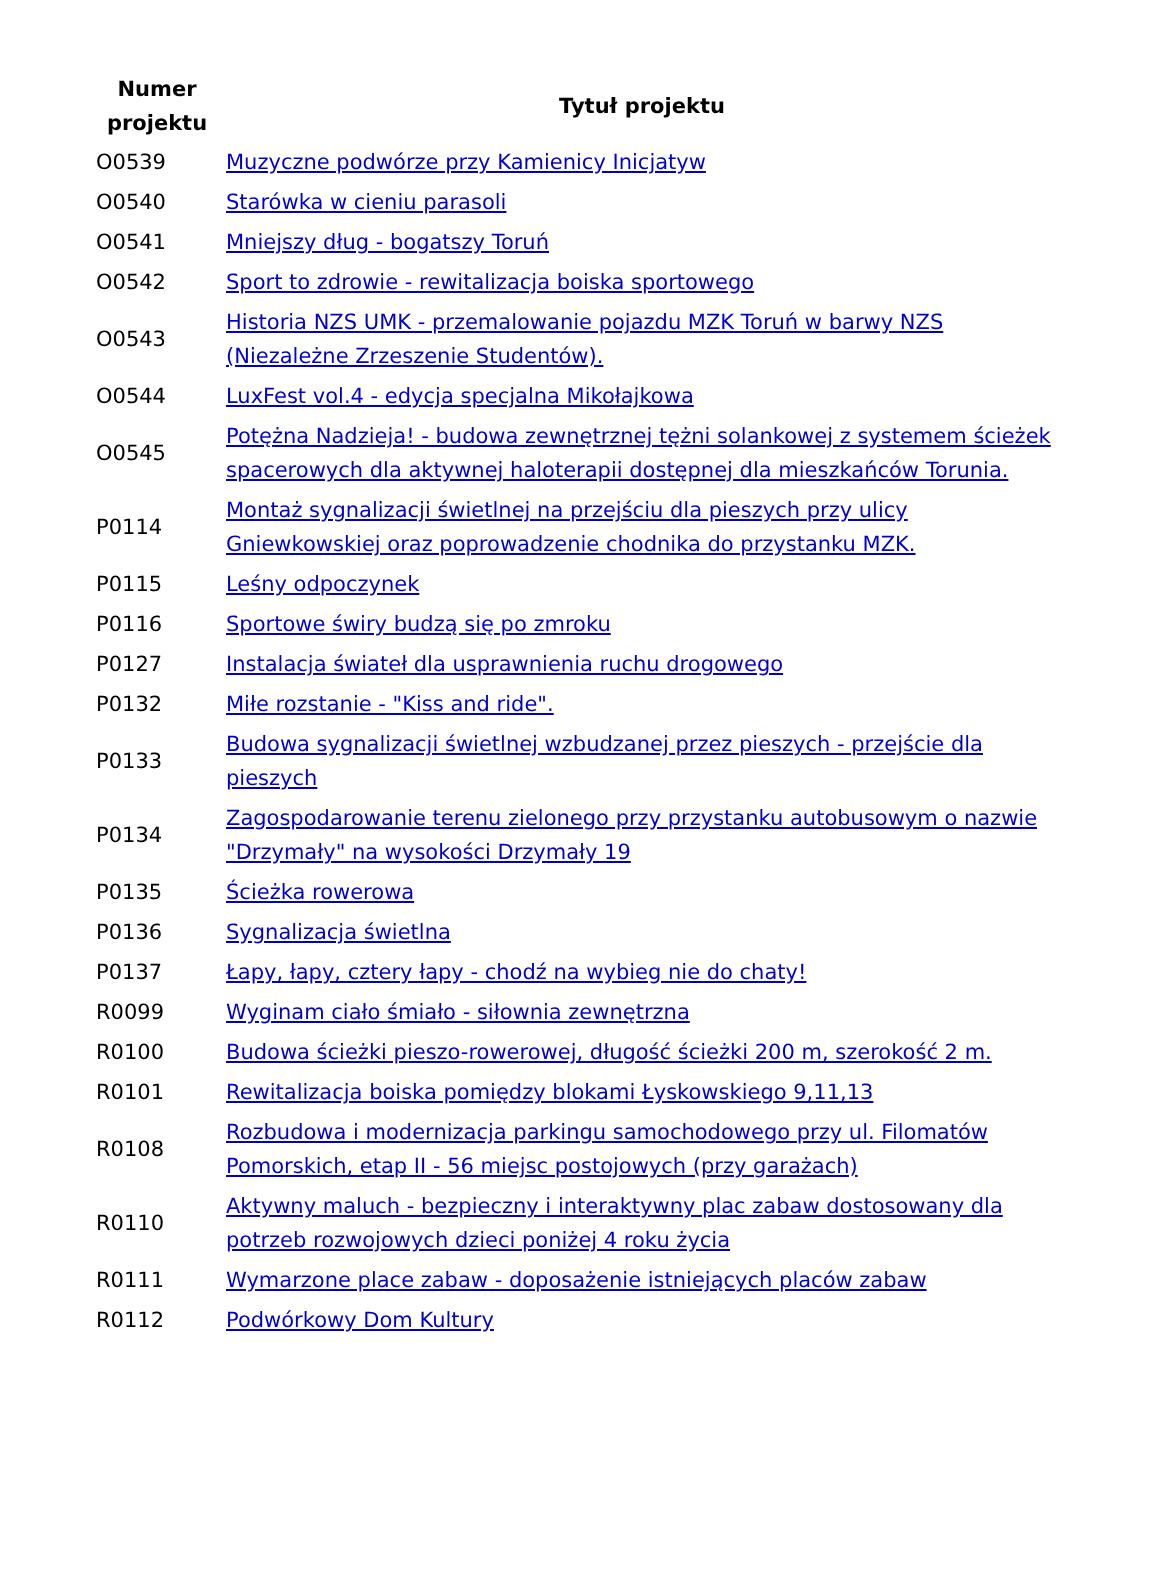| Numer projektu | Tytuł projektu |
| --- | --- |
| O0539 | Muzyczne podwórze przy Kamienicy Inicjatyw |
| O0540 | Starówka w cieniu parasoli |
| O0541 | Mniejszy dług - bogatszy Toruń |
| O0542 | Sport to zdrowie - rewitalizacja boiska sportowego |
| O0543 | Historia NZS UMK - przemalowanie pojazdu MZK Toruń w barwy NZS (Niezależne Zrzeszenie Studentów). |
| O0544 | LuxFest vol.4 - edycja specjalna Mikołajkowa |
| O0545 | Potężna Nadzieja! - budowa zewnętrznej tężni solankowej z systemem ścieżek spacerowych dla aktywnej haloterapii dostępnej dla mieszkańców Torunia. |
| P0114 | Montaż sygnalizacji świetlnej na przejściu dla pieszych przy ulicy Gniewkowskiej oraz poprowadzenie chodnika do przystanku MZK. |
| P0115 | Leśny odpoczynek |
| P0116 | Sportowe świry budzą się po zmroku |
| P0127 | Instalacja świateł dla usprawnienia ruchu drogowego |
| P0132 | Miłe rozstanie - "Kiss and ride". |
| P0133 | Budowa sygnalizacji świetlnej wzbudzanej przez pieszych - przejście dla pieszych |
| P0134 | Zagospodarowanie terenu zielonego przy przystanku autobusowym o nazwie "Drzymały" na wysokości Drzymały 19 |
| P0135 | Ścieżka rowerowa |
| P0136 | Sygnalizacja świetlna |
| P0137 | Łapy, łapy, cztery łapy - chodź na wybieg nie do chaty! |
| R0099 | Wyginam ciało śmiało - siłownia zewnętrzna |
| R0100 | Budowa ścieżki pieszo-rowerowej, długość ścieżki 200 m, szerokość 2 m. |
| R0101 | Rewitalizacja boiska pomiędzy blokami Łyskowskiego 9,11,13 |
| R0108 | Rozbudowa i modernizacja parkingu samochodowego przy ul. Filomatów Pomorskich, etap II - 56 miejsc postojowych (przy garażach) |
| R0110 | Aktywny maluch - bezpieczny i interaktywny plac zabaw dostosowany dla potrzeb rozwojowych dzieci poniżej 4 roku życia |
| R0111 | Wymarzone place zabaw - doposażenie istniejących placów zabaw |
| R0112 | Podwórkowy Dom Kultury |